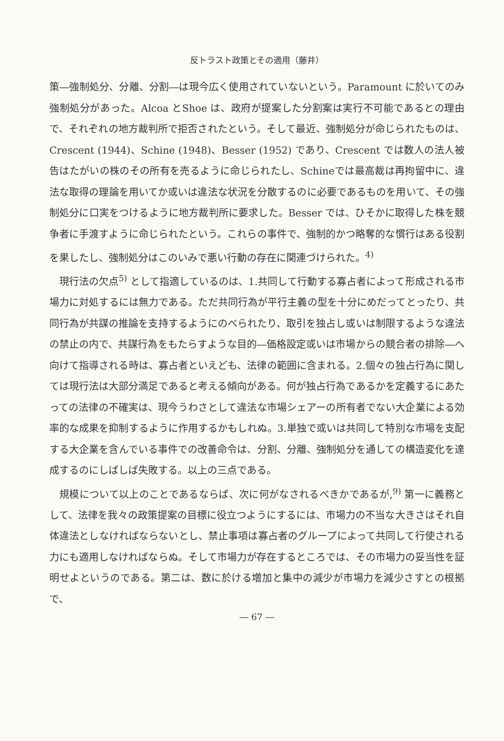反トラスト政策とその適用（藤井）
策―強制処分、分離、分割―は現今広く使用されていないという。Paramount に於いてのみ強制処分があった。Alcoa とShoe は、政府が提案した分割案は実行不可能であるとの理由で、それぞれの地方裁判所で拒否されたという。そして最近、強制処分が命じられたものは、Crescent (1944)、Schine (1948)、Besser (1952) であり、Crescent では数人の法人被告はたがいの株のその所有を売るように命じられたし、Schineでは最高裁は再拘留中に、違法な取得の理論を用いてか或いは違法な状況を分散するのに必要であるものを用いて、その強制処分に口実をつけるように地方裁判所に要求した。Besser では、ひそかに取得した株を競争者に手渡すように命じられたという。これらの事件で、強制的かつ略奪的な慣行はある役割を果したし、強制処分はこのいみで悪い行動の存在に関連づけられた。<sup>4)</sup>
現行法の欠点<sup>5)</sup> として指適しているのは、1.共同して行動する寡占者によって形成される市場力に対処するには無力である。ただ共同行為が平行主義の型を十分にめだってとったり、共同行為が共謀の推論を支持するようにのべられたり、取引を独占し或いは制限するような違法の禁止の内で、共謀行為をもたらすような目的―価格設定或いは市場からの競合者の排除―へ向けて指導される時は、寡占者といえども、法律の範囲に含まれる。2.個々の独占行為に関しては現行法は大部分満足であると考える傾向がある。何が独占行為であるかを定義するにあたっての法律の不確実は、現今うわさとして違法な市場シェアーの所有者でない大企業による効率的な成果を抑制するように作用するかもしれぬ。3.単独で或いは共同して特別な市場を支配する大企業を含んでいる事件での改善命令は、分割、分離、強制処分を通しての構造変化を達成するのにしばしば失敗する。以上の三点である。
規模について以上のことであるならば、次に何がなされるべきかであるが,<sup>9)</sup> 第一に義務として、法律を我々の政策提案の目標に役立つようにするには、市場力の不当な大きさはそれ自体違法としなければならないとし、禁止事項は寡占者のグループによって共同して行使される力にも適用しなければならぬ。そして市場力が存在するところでは、その市場力の妥当性を証明せよというのである。第二は、数に於ける増加と集中の減少が市場力を減少さすとの根拠で、
― 67 ―